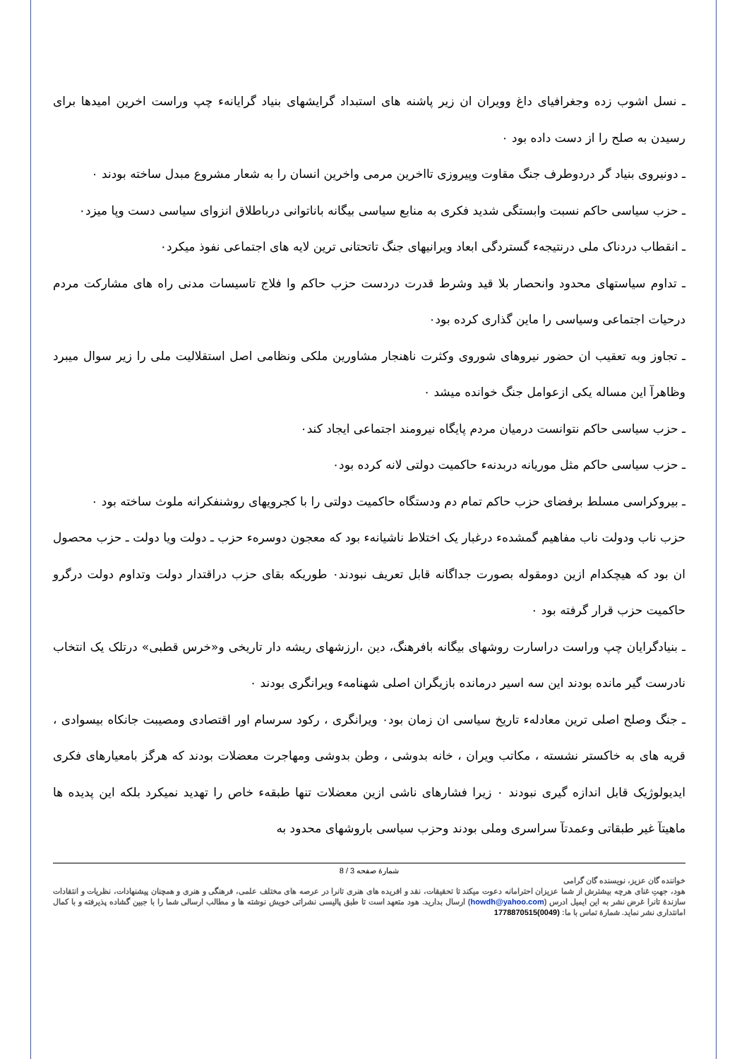ـ نسل اشوب زده وجغرافیای داغ وویران ان زیر پاشنه های استبداد گرایشهای بنیاد گرایانهء چپ وراست اخرین امیدها برای رسیدن به صلح را از دست داده بود ۰
ـ دونیروی بنیاد گر دردوطرف جنگ مقاوت وپیروزی تااخرین مرمی واخرین انسان را به شعار مشروع مبدل ساخته بودند ۰
ـ حزب سیاسی حاکم نسبت وابستگی شدید فکری به منابع سیاسی بیگانه باناتوانی درباطلاق انزوای سیاسی دست وپا میزد۰
ـ انقطاب دردناک ملی درنتیجهء گستردگی ابعاد ویرانیهای جنگ تاتحتانی ترین لایه های اجتماعی نفوذ میکرد۰
ـ تداوم سیاستهای محدود وانحصار بلا قید وشرط قدرت دردست حزب حاکم وا فلاج تاسیسات مدنی راه های مشارکت مردم درحیات اجتماعی وسیاسی را ماین گذاری کرده بود۰
ـ تجاوز وبه تعقیب ان حضور نیروهای شوروی وکثرت ناهنجار مشاورین ملکی ونظامی اصل استقلالیت ملی را زیر سوال میبرد وظاهرآ این مساله یکی ازعوامل جنگ خوانده میشد ۰
ـ حزب سیاسی حاکم نتوانست درمیان مردم پایگاه نیرومند اجتماعی ایجاد کند۰
ـ حزب سیاسی حاکم مثل موریانه دربدنهء حاکمیت دولتی لانه کرده بود۰
ـ بیروکراسی مسلط برفضای حزب حاکم تمام دم ودستگاه حاکمیت دولتی را با کجرویهای روشنفکرانه ملوث ساخته بود ۰
حزب ناب ودولت ناب مفاهیم گمشدهء درغبار یک اختلاط ناشیانهء بود که معجون دوسرهء حزب ـ دولت ویا دولت ـ حزب محصول ان بود که هیچکدام ازین دومقوله بصورت جداگانه قابل تعریف نبودند۰ طوریکه بقای حزب دراقتدار دولت وتداوم دولت درگرو حاکمیت حزب قرار گرفته بود ۰
ـ بنیادگرایان چپ وراست دراسارت روشهای بیگانه بافرهنگ، دین ،ارزشهای ریشه دار تاریخی و«خرس قطبی» درتلک یک انتخاب نادرست گیر مانده بودند این سه اسیر درمانده بازیگران اصلی شهنامهء ویرانگری بودند ۰
ـ جنگ وصلح اصلی ترین معادلهء تاریخ سیاسی ان زمان بود۰ ویرانگری ، رکود سرسام اور اقتصادی ومصیبت جانکاه بیسوادی ، قریه های به خاکستر نشسته ، مکاتب ویران ، خانه بدوشی ، وطن بدوشی ومهاجرت معضلات بودند که هرگز بامعیارهای فکری ایدیولوژیک قابل اندازه گیری نبودند ۰ زیرا فشارهای ناشی ازین معضلات تنها طبقهء خاص را تهدید نمیکرد بلکه این پدیده ها ماهیتآ غیر طبقاتی وعمدتآ سراسری وملی بودند وحزب سیاسی باروشهای محدود به
شمارهٔ صفحه 3 / 8
خواننده گان عزیز، نویسنده گان گرامی
هود، جهتِ غنای هرچه بیشترش از شما عزیزان احترامانه دعوت میکند تا تحقیقات، نقد و افریده های هنری تانرا در عرصه های مختلف علمی، فرهنگی و هنری و همچنان پیشنهادات، نظریات و انتقادات سازندهٔ تانرا غرض نشر به این ایمیل ادرس (howdh@yahoo.com) ارسال بدارید. هود متعهد است تا طبق پالیسی نشراتی خویش نوشته ها و مطالب ارسالی شما را با جبین گشاده پذیرفته و با کمال امانتداری نشر نماید. شمارهٔ تماس با ما: (0049)1778870515